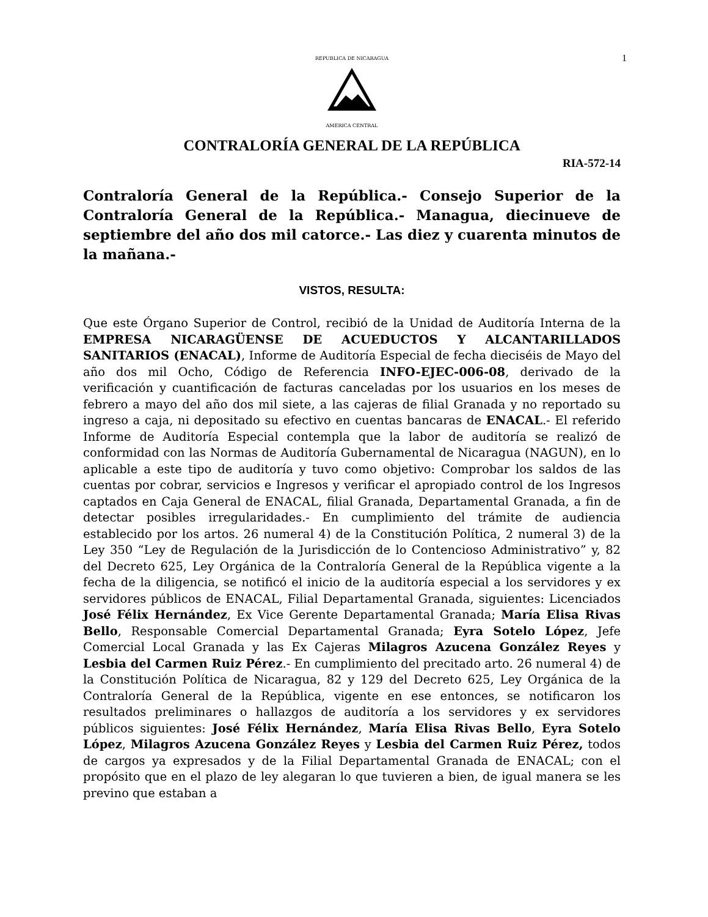1
REPUBLICA DE NICARAGUA
AMERICA CENTRAL
CONTRALORÍA GENERAL DE LA REPÚBLICA
RIA-572-14
Contraloría General de la República.- Consejo Superior de la Contraloría General de la República.- Managua, diecinueve de septiembre del año dos mil catorce.- Las diez y cuarenta minutos de la mañana.-
VISTOS, RESULTA:
Que este Órgano Superior de Control, recibió de la Unidad de Auditoría Interna de la EMPRESA NICARAGÜENSE DE ACUEDUCTOS Y ALCANTARILLADOS SANITARIOS (ENACAL), Informe de Auditoría Especial de fecha dieciséis de Mayo del año dos mil Ocho, Código de Referencia INFO-EJEC-006-08, derivado de la verificación y cuantificación de facturas canceladas por los usuarios en los meses de febrero a mayo del año dos mil siete, a las cajeras de filial Granada y no reportado su ingreso a caja, ni depositado su efectivo en cuentas bancaras de ENACAL.- El referido Informe de Auditoría Especial contempla que la labor de auditoría se realizó de conformidad con las Normas de Auditoría Gubernamental de Nicaragua (NAGUN), en lo aplicable a este tipo de auditoría y tuvo como objetivo: Comprobar los saldos de las cuentas por cobrar, servicios e Ingresos y verificar el apropiado control de los Ingresos captados en Caja General de ENACAL, filial Granada, Departamental Granada, a fin de detectar posibles irregularidades.- En cumplimiento del trámite de audiencia establecido por los artos. 26 numeral 4) de la Constitución Política, 2 numeral 3) de la Ley 350 “Ley de Regulación de la Jurisdicción de lo Contencioso Administrativo” y, 82 del Decreto 625, Ley Orgánica de la Contraloría General de la República vigente a la fecha de la diligencia, se notificó el inicio de la auditoría especial a los servidores y ex servidores públicos de ENACAL, Filial Departamental Granada, siguientes: Licenciados José Félix Hernández, Ex Vice Gerente Departamental Granada; María Elisa Rivas Bello, Responsable Comercial Departamental Granada; Eyra Sotelo López, Jefe Comercial Local Granada y las Ex Cajeras Milagros Azucena González Reyes y Lesbia del Carmen Ruiz Pérez.- En cumplimiento del precitado arto. 26 numeral 4) de la Constitución Política de Nicaragua, 82 y 129 del Decreto 625, Ley Orgánica de la Contraloría General de la República, vigente en ese entonces, se notificaron los resultados preliminares o hallazgos de auditoría a los servidores y ex servidores públicos siguientes: José Félix Hernández, María Elisa Rivas Bello, Eyra Sotelo López, Milagros Azucena González Reyes y Lesbia del Carmen Ruiz Pérez, todos de cargos ya expresados y de la Filial Departamental Granada de ENACAL; con el propósito que en el plazo de ley alegaran lo que tuvieren a bien, de igual manera se les previno que estaban a